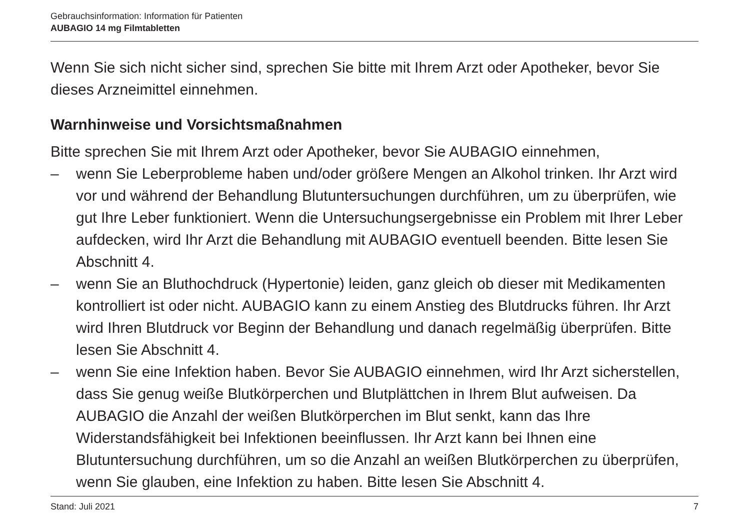Gebrauchsinformation: Information für Patienten
AUBAGIO 14 mg Filmtabletten
Wenn Sie sich nicht sicher sind, sprechen Sie bitte mit Ihrem Arzt oder Apotheker, bevor Sie dieses Arzneimittel einnehmen.
Warnhinweise und Vorsichtsmaßnahmen
Bitte sprechen Sie mit Ihrem Arzt oder Apotheker, bevor Sie AUBAGIO einnehmen,
– wenn Sie Leberprobleme haben und/oder größere Mengen an Alkohol trinken. Ihr Arzt wird vor und während der Behandlung Blutuntersuchungen durchführen, um zu überprüfen, wie gut Ihre Leber funktioniert. Wenn die Untersuchungsergebnisse ein Problem mit Ihrer Leber aufdecken, wird Ihr Arzt die Behandlung mit AUBAGIO eventuell beenden. Bitte lesen Sie Abschnitt 4.
– wenn Sie an Bluthochdruck (Hypertonie) leiden, ganz gleich ob dieser mit Medikamenten kontrolliert ist oder nicht. AUBAGIO kann zu einem Anstieg des Blutdrucks führen. Ihr Arzt wird Ihren Blutdruck vor Beginn der Behandlung und danach regelmäßig überprüfen. Bitte lesen Sie Abschnitt 4.
– wenn Sie eine Infektion haben. Bevor Sie AUBAGIO einnehmen, wird Ihr Arzt sicherstellen, dass Sie genug weiße Blutkörperchen und Blutplättchen in Ihrem Blut aufweisen. Da AUBAGIO die Anzahl der weißen Blutkörperchen im Blut senkt, kann das Ihre Widerstandsfähigkeit bei Infektionen beeinflussen. Ihr Arzt kann bei Ihnen eine Blutuntersuchung durchführen, um so die Anzahl an weißen Blutkörperchen zu überprüfen, wenn Sie glauben, eine Infektion zu haben. Bitte lesen Sie Abschnitt 4.
Stand: Juli 2021 7